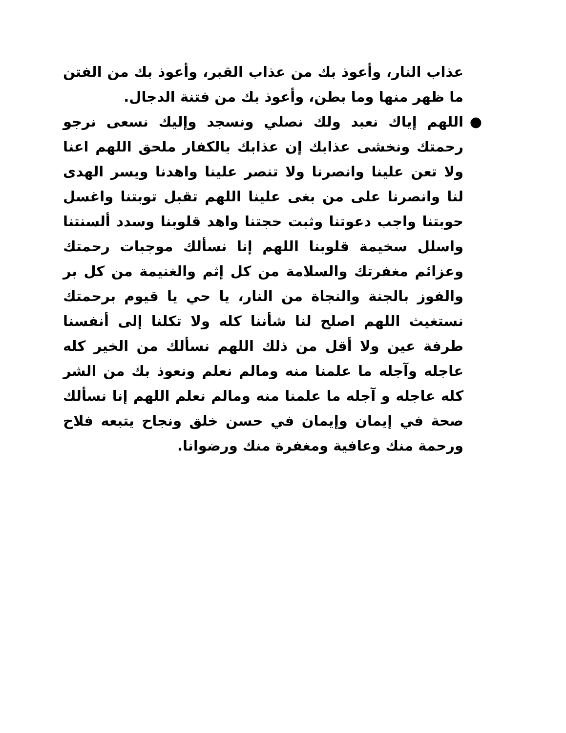عذاب النار، وأعوذ بك من عذاب القبر، وأعوذ بك من الفتن ما ظهر منها وما بطن، وأعوذ بك من فتنة الدجال.
● اللهم إياك نعبد ولك نصلي ونسجد وإليك نسعى نرجو رحمتك ونخشى عذابك إن عذابك بالكفار ملحق اللهم اعنا ولا تعن علينا وانصرنا ولا تنصر علينا واهدنا ويسر الهدى لنا وانصرنا على من بغى علينا اللهم تقبل توبتنا واغسل حوبتنا واجب دعوتنا وثبت حجتنا واهد قلوبنا وسدد ألسنتنا واسلل سخيمة قلوبنا اللهم إنا نسألك موجبات رحمتك وعزائم مغفرتك والسلامة من كل إثم والغنيمة من كل بر والفوز بالجنة والنجاة من النار، يا حي يا قيوم برحمتك نستغيث اللهم اصلح لنا شأننا كله ولا تكلنا إلى أنفسنا طرفة عين ولا أقل من ذلك اللهم نسألك من الخير كله عاجله وآجله ما علمنا منه ومالم نعلم ونعوذ بك من الشر كله عاجله و آجله ما علمنا منه ومالم نعلم اللهم إنا نسألك صحة في إيمان وإيمان في حسن خلق ونجاح يتبعه فلاح ورحمة منك وعافية ومغفرة منك ورضوانا.